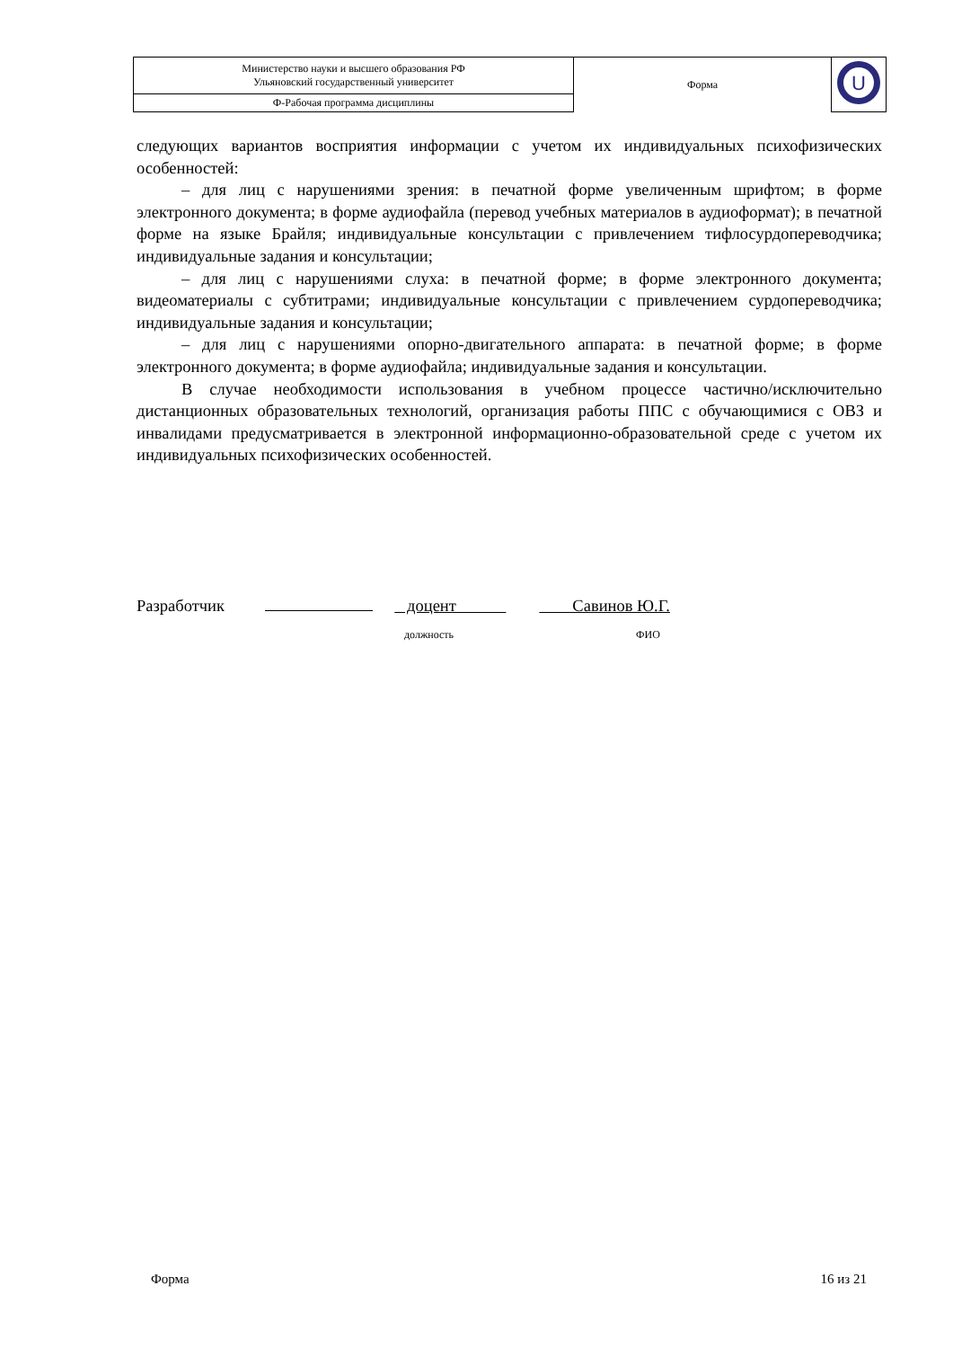| Министерство науки и высшего образования РФ Ульяновский государственный университет | Форма | U |
| Ф-Рабочая программа дисциплины | | |
следующих вариантов восприятия информации с учетом их индивидуальных психофизических особенностей:
– для лиц с нарушениями зрения: в печатной форме увеличенным шрифтом; в форме электронного документа; в форме аудиофайла (перевод учебных материалов в аудиоформат); в печатной форме на языке Брайля; индивидуальные консультации с привлечением тифлосурдопереводчика; индивидуальные задания и консультации;
– для лиц с нарушениями слуха: в печатной форме; в форме электронного документа; видеоматериалы с субтитрами; индивидуальные консультации с привлечением сурдопереводчика; индивидуальные задания и консультации;
– для лиц с нарушениями опорно-двигательного аппарата: в печатной форме; в форме электронного документа; в форме аудиофайла; индивидуальные задания и консультации.
В случае необходимости использования в учебном процессе частично/исключительно дистанционных образовательных технологий, организация работы ППС с обучающимися с ОВЗ и инвалидами предусматривается в электронной информационно-образовательной среде с учетом их индивидуальных психофизических особенностей.
Разработчик доцент Савинов Ю.Г.
должность ФИО
Форма 16 из 21